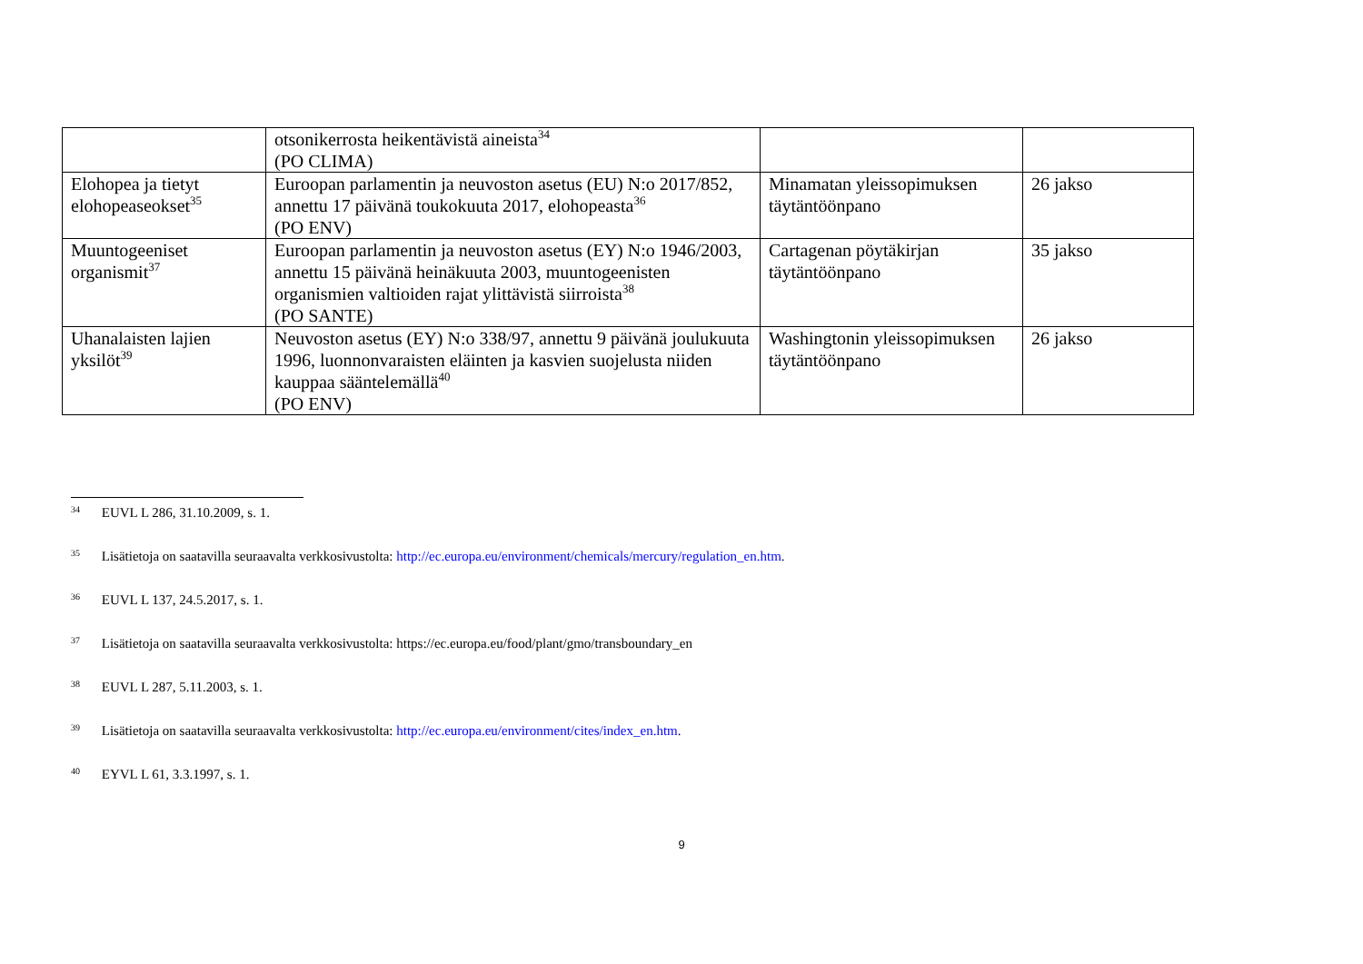| | otsonikerrosta heikentävistä aineista<sup>34</sup> (PO CLIMA) | | |
| Elohopea ja tietyt elohopeaseokset<sup>35</sup> | Euroopan parlamentin ja neuvoston asetus (EU) N:o 2017/852, annettu 17 päivänä toukokuuta 2017, elohopeasta<sup>36</sup> (PO ENV) | Minamatan yleissopimuksen täytäntöönpano | 26 jakso |
| Muuntogeeniset organismit<sup>37</sup> | Euroopan parlamentin ja neuvoston asetus (EY) N:o 1946/2003, annettu 15 päivänä heinäkuuta 2003, muuntogeenisten organismien valtioiden rajat ylittävistä siirroista<sup>38</sup> (PO SANTE) | Cartagenan pöytäkirjan täytäntöönpano | 35 jakso |
| Uhanalaisten lajien yksilöt<sup>39</sup> | Neuvoston asetus (EY) N:o 338/97, annettu 9 päivänä joulukuuta 1996, luonnonvaraisten eläinten ja kasvien suojelusta niiden kauppaa sääntelemällä<sup>40</sup> (PO ENV) | Washingtonin yleissopimuksen täytäntöönpano | 26 jakso |
<sup>34</sup> EUVL L 286, 31.10.2009, s. 1.
<sup>35</sup> Lisätietoja on saatavilla seuraavalta verkkosivustolta: http://ec.europa.eu/environment/chemicals/mercury/regulation_en.htm.
<sup>36</sup> EUVL L 137, 24.5.2017, s. 1.
<sup>37</sup> Lisätietoja on saatavilla seuraavalta verkkosivustolta: https://ec.europa.eu/food/plant/gmo/transboundary_en
<sup>38</sup> EUVL L 287, 5.11.2003, s. 1.
<sup>39</sup> Lisätietoja on saatavilla seuraavalta verkkosivustolta: http://ec.europa.eu/environment/cites/index_en.htm.
<sup>40</sup> EYVL L 61, 3.3.1997, s. 1.
9